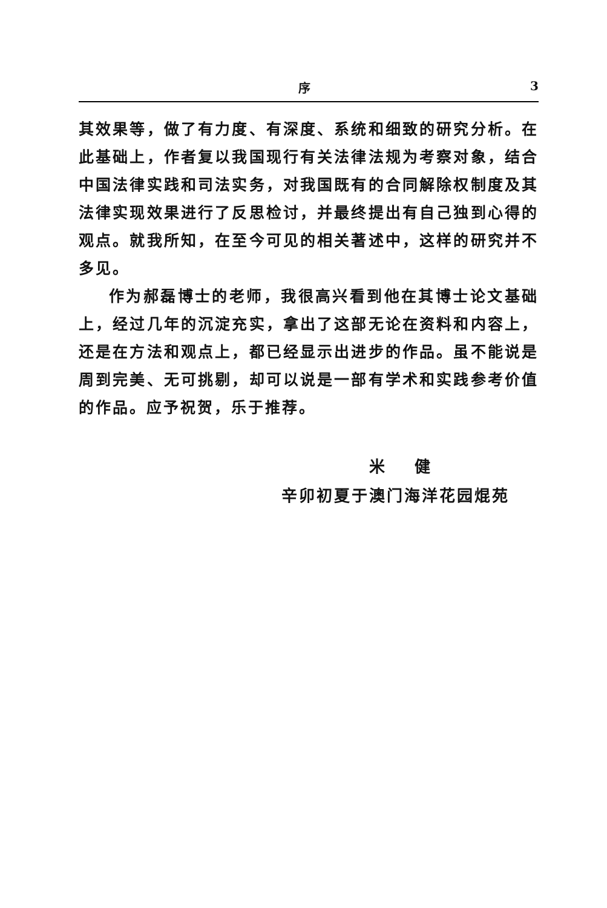序 3
其效果等，做了有力度、有深度、系统和细致的研究分析。在此基础上，作者复以我国现行有关法律法规为考察对象，结合中国法律实践和司法实务，对我国既有的合同解除权制度及其法律实现效果进行了反思检讨，并最终提出有自己独到心得的观点。就我所知，在至今可见的相关著述中，这样的研究并不多见。
作为郝磊博士的老师，我很高兴看到他在其博士论文基础上，经过几年的沉淀充实，拿出了这部无论在资料和内容上，还是在方法和观点上，都已经显示出进步的作品。虽不能说是周到完美、无可挑剔，却可以说是一部有学术和实践参考价值的作品。应予祝贺，乐于推荐。
米 健
辛卯初夏于澳门海洋花园焜苑